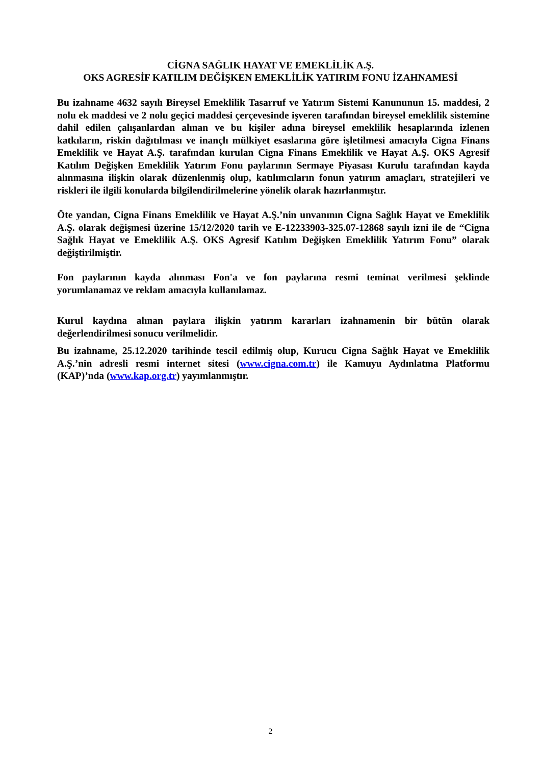CİGNA SAĞLIK HAYAT VE EMEKLİLİK A.Ş.
OKS AGRESİF KATILIM DEĞİŞKEN EMEKLİLİK YATIRIM FONU İZAHNAMESİ
Bu izahname 4632 sayılı Bireysel Emeklilik Tasarruf ve Yatırım Sistemi Kanununun 15. maddesi, 2 nolu ek maddesi ve 2 nolu geçici maddesi çerçevesinde işveren tarafından bireysel emeklilik sistemine dahil edilen çalışanlardan alınan ve bu kişiler adına bireysel emeklilik hesaplarında izlenen katkıların, riskin dağıtılması ve inançlı mülkiyet esaslarına göre işletilmesi amacıyla Cigna Finans Emeklilik ve Hayat A.Ş. tarafından kurulan Cigna Finans Emeklilik ve Hayat A.Ş. OKS Agresif Katılım Değişken Emeklilik Yatırım Fonu paylarının Sermaye Piyasası Kurulu tarafından kayda alınmasına ilişkin olarak düzenlenmiş olup, katılımcıların fonun yatırım amaçları, stratejileri ve riskleri ile ilgili konularda bilgilendirilmelerine yönelik olarak hazırlanmıştır.
Öte yandan, Cigna Finans Emeklilik ve Hayat A.Ş.’nin unvanının Cigna Sağlık Hayat ve Emeklilik A.Ş. olarak değişmesi üzerine 15/12/2020 tarih ve E-12233903-325.07-12868 sayılı izni ile de “Cigna Sağlık Hayat ve Emeklilik A.Ş. OKS Agresif Katılım Değişken Emeklilik Yatırım Fonu” olarak değiştirilmiştir.
Fon paylarının kayda alınması Fon'a ve fon paylarına resmi teminat verilmesi şeklinde yorumlanamaz ve reklam amacıyla kullanılamaz.
Kurul kaydına alınan paylara ilişkin yatırım kararları izahnamenin bir bütün olarak değerlendirilmesi sonucu verilmelidir.
Bu izahname, 25.12.2020 tarihinde tescil edilmiş olup, Kurucu Cigna Sağlık Hayat ve Emeklilik A.Ş.’nin adresli resmi internet sitesi (www.cigna.com.tr) ile Kamuyu Aydınlatma Platformu (KAP)’nda (www.kap.org.tr) yayımlanmıştır.
2